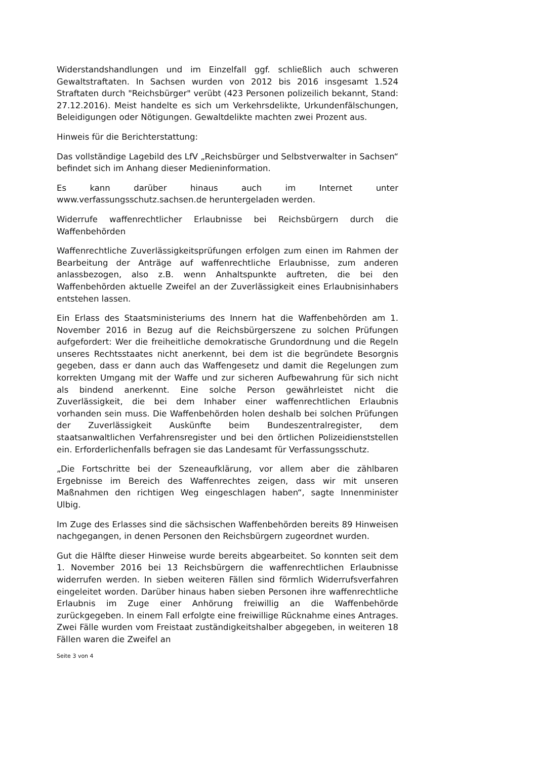Widerstandshandlungen und im Einzelfall ggf. schließlich auch schweren Gewaltstraftaten. In Sachsen wurden von 2012 bis 2016 insgesamt 1.524 Straftaten durch "Reichsbürger" verübt (423 Personen polizeilich bekannt, Stand: 27.12.2016). Meist handelte es sich um Verkehrsdelikte, Urkundenfälschungen, Beleidigungen oder Nötigungen. Gewaltdelikte machten zwei Prozent aus.
Hinweis für die Berichterstattung:
Das vollständige Lagebild des LfV „Reichsbürger und Selbstverwalter in Sachsen“ befindet sich im Anhang dieser Medieninformation.
Es kann darüber hinaus auch im Internet unter www.verfassungsschutz.sachsen.de heruntergeladen werden.
Widerrufe waffenrechtlicher Erlaubnisse bei Reichsbürgern durch die Waffenbehörden
Waffenrechtliche Zuverlässigkeitsprüfungen erfolgen zum einen im Rahmen der Bearbeitung der Anträge auf waffenrechtliche Erlaubnisse, zum anderen anlassbezogen, also z.B. wenn Anhaltspunkte auftreten, die bei den Waffenbehörden aktuelle Zweifel an der Zuverlässigkeit eines Erlaubnisinhabers entstehen lassen.
Ein Erlass des Staatsministeriums des Innern hat die Waffenbehörden am 1. November 2016 in Bezug auf die Reichsbürgerszene zu solchen Prüfungen aufgefordert: Wer die freiheitliche demokratische Grundordnung und die Regeln unseres Rechtsstaates nicht anerkennt, bei dem ist die begründete Besorgnis gegeben, dass er dann auch das Waffengesetz und damit die Regelungen zum korrekten Umgang mit der Waffe und zur sicheren Aufbewahrung für sich nicht als bindend anerkennt. Eine solche Person gewährleistet nicht die Zuverlässigkeit, die bei dem Inhaber einer waffenrechtlichen Erlaubnis vorhanden sein muss. Die Waffenbehörden holen deshalb bei solchen Prüfungen der Zuverlässigkeit Auskünfte beim Bundeszentralregister, dem staatsanwaltlichen Verfahrensregister und bei den örtlichen Polizeidienststellen ein. Erforderlichenfalls befragen sie das Landesamt für Verfassungsschutz.
„Die Fortschritte bei der Szeneaufklärung, vor allem aber die zählbaren Ergebnisse im Bereich des Waffenrechtes zeigen, dass wir mit unseren Maßnahmen den richtigen Weg eingeschlagen haben“, sagte Innenminister Ulbig.
Im Zuge des Erlasses sind die sächsischen Waffenbehörden bereits 89 Hinweisen nachgegangen, in denen Personen den Reichsbürgern zugeordnet wurden.
Gut die Hälfte dieser Hinweise wurde bereits abgearbeitet. So konnten seit dem 1. November 2016 bei 13 Reichsbürgern die waffenrechtlichen Erlaubnisse widerrufen werden. In sieben weiteren Fällen sind förmlich Widerrufsverfahren eingeleitet worden. Darüber hinaus haben sieben Personen ihre waffenrechtliche Erlaubnis im Zuge einer Anhörung freiwillig an die Waffenbehörde zurückgegeben. In einem Fall erfolgte eine freiwillige Rücknahme eines Antrages. Zwei Fälle wurden vom Freistaat zuständigkeitshalber abgegeben, in weiteren 18 Fällen waren die Zweifel an
Seite 3 von 4